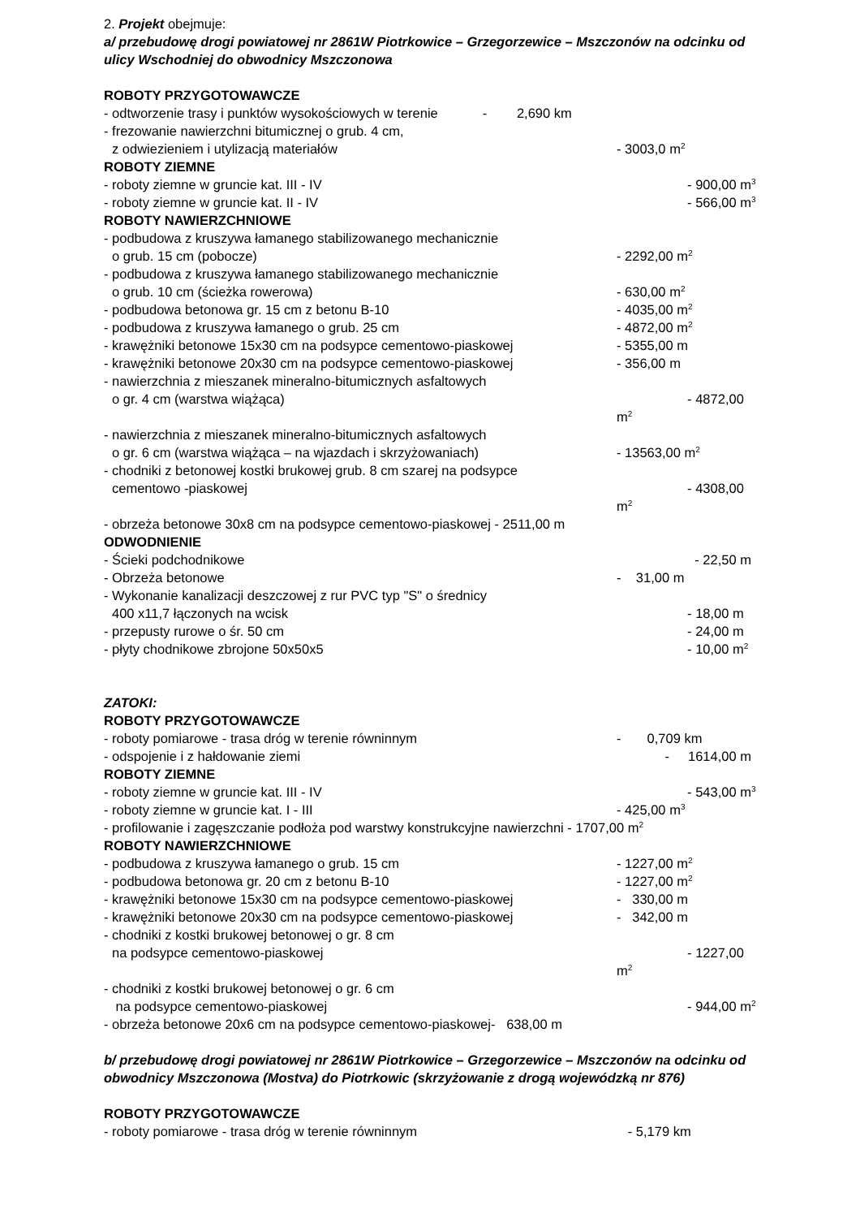2. Projekt obejmuje:
a/ przebudowę drogi powiatowej nr 2861W Piotrkowice – Grzegorzewice – Mszczonów na odcinku od ulicy Wschodniej do obwodnicy Mszczonowa
ROBOTY PRZYGOTOWAWCZE
- odtworzenie trasy i punktów wysokościowych w terenie - 2,690 km
- frezowanie nawierzchni bitumicznej o grub. 4 cm,
z odwiezieniem i utylizacją materiałów - 3003,0 m<sup>2</sup>
ROBOTY ZIEMNE
- roboty ziemne w gruncie kat. III - IV - 900,00 m<sup>3</sup>
- roboty ziemne w gruncie kat. II - IV - 566,00 m<sup>3</sup>
ROBOTY NAWIERZCHNIOWE
- podbudowa z kruszywa łamanego stabilizowanego mechanicznie
o grub. 15 cm (pobocze) - 2292,00 m<sup>2</sup>
- podbudowa z kruszywa łamanego stabilizowanego mechanicznie
o grub. 10 cm (ścieżka rowerowa) - 630,00 m<sup>2</sup>
- podbudowa betonowa gr. 15 cm z betonu B-10 - 4035,00 m<sup>2</sup>
- podbudowa z kruszywa łamanego o grub. 25 cm - 4872,00 m<sup>2</sup>
- krawężniki betonowe 15x30 cm na podsypce cementowo-piaskowej - 5355,00 m
- krawężniki betonowe 20x30 cm na podsypce cementowo-piaskowej - 356,00 m
- nawierzchnia z mieszanek mineralno-bitumicznych asfaltowych
o gr. 4 cm (warstwa wiążąca) - 4872,00 m<sup>2</sup>
- nawierzchnia z mieszanek mineralno-bitumicznych asfaltowych
o gr. 6 cm (warstwa wiążąca – na wjazdach i skrzyżowaniach) - 13563,00 m<sup>2</sup>
- chodniki z betonowej kostki brukowej grub. 8 cm szarej na podsypce
cementowo -piaskowej - 4308,00 m<sup>2</sup>
- obrzeża betonowe 30x8 cm na podsypce cementowo-piaskowej - 2511,00 m
ODWODNIENIE
- Ścieki podchodnikowe - 22,50 m
- Obrzeża betonowe - 31,00 m
- Wykonanie kanalizacji deszczowej z rur PVC typ "S" o średnicy
400 x11,7 łączonych na wcisk - 18,00 m
- przepusty rurowe o śr. 50 cm - 24,00 m
- płyty chodnikowe zbrojone 50x50x5 - 10,00 m<sup>2</sup>
ZATOKI:
ROBOTY PRZYGOTOWAWCZE
- roboty pomiarowe - trasa dróg w terenie równinnym - 0,709 km
- odspojenie i z hałdowanie ziemi - 1614,00 m
ROBOTY ZIEMNE
- roboty ziemne w gruncie kat. III - IV - 543,00 m<sup>3</sup>
- roboty ziemne w gruncie kat. I - III - 425,00 m<sup>3</sup>
- profilowanie i zagęszczanie podłoża pod warstwy konstrukcyjne nawierzchni - 1707,00 m<sup>2</sup>
ROBOTY NAWIERZCHNIOWE
- podbudowa z kruszywa łamanego o grub. 15 cm - 1227,00 m<sup>2</sup>
- podbudowa betonowa gr. 20 cm z betonu B-10 - 1227,00 m<sup>2</sup>
- krawężniki betonowe 15x30 cm na podsypce cementowo-piaskowej - 330,00 m
- krawężniki betonowe 20x30 cm na podsypce cementowo-piaskowej - 342,00 m
- chodniki z kostki brukowej betonowej o gr. 8 cm
na podsypce cementowo-piaskowej - 1227,00 m<sup>2</sup>
- chodniki z kostki brukowej betonowej o gr. 6 cm
na podsypce cementowo-piaskowej - 944,00 m<sup>2</sup>
- obrzeża betonowe 20x6 cm na podsypce cementowo-piaskowej- 638,00 m
b/ przebudowę drogi powiatowej nr 2861W Piotrkowice – Grzegorzewice – Mszczonów na odcinku od obwodnicy Mszczonowa (Mostva) do Piotrkowic (skrzyżowanie z drogą wojewódzką nr 876)
ROBOTY PRZYGOTOWAWCZE
- roboty pomiarowe - trasa dróg w terenie równinnym - 5,179 km